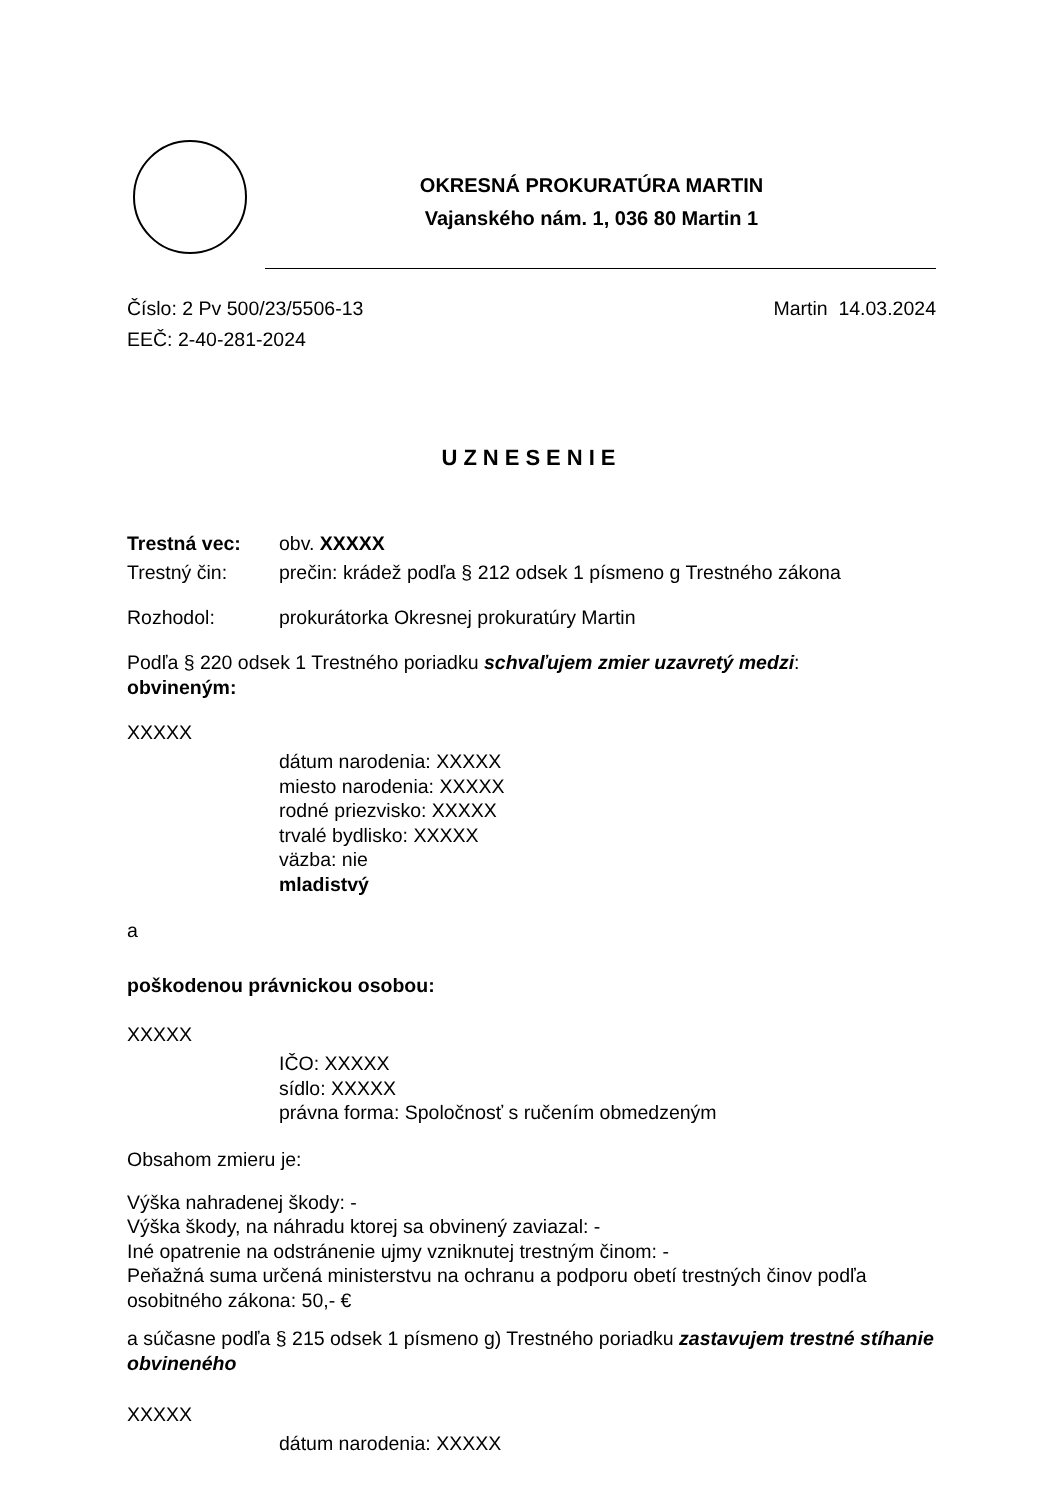OKRESNÁ PROKURATÚRA MARTIN
Vajanského nám. 1, 036 80 Martin 1
Číslo: 2 Pv 500/23/5506-13
EEČ: 2-40-281-2024
Martin 14.03.2024
UZNESENIE
Trestná vec: obv. XXXXX
Trestný čin: prečin: krádež podľa § 212 odsek 1 písmeno g Trestného zákona
Rozhodol: prokurátorka Okresnej prokuratúry Martin
Podľa § 220 odsek 1 Trestného poriadku schvaľujem zmier uzavretý medzi:
obvineným:
XXXXX
dátum narodenia: XXXXX
miesto narodenia: XXXXX
rodné priezvisko: XXXXX
trvalé bydlisko: XXXXX
väzba: nie
mladistvý
a
poškodenou právnickou osobou:
XXXXX
IČO: XXXXX
sídlo: XXXXX
právna forma: Spoločnosť s ručením obmedzeným
Obsahom zmieru je:
Výška nahradenej škody: -
Výška škody, na náhradu ktorej sa obvinený zaviazal: -
Iné opatrenie na odstránenie ujmy vzniknutej trestným činom: -
Peňažná suma určená ministerstvu na ochranu a podporu obetí trestných činov podľa osobitného zákona: 50,- €
a súčasne podľa § 215 odsek 1 písmeno g) Trestného poriadku zastavujem trestné stíhanie obvineného
XXXXX
dátum narodenia: XXXXX